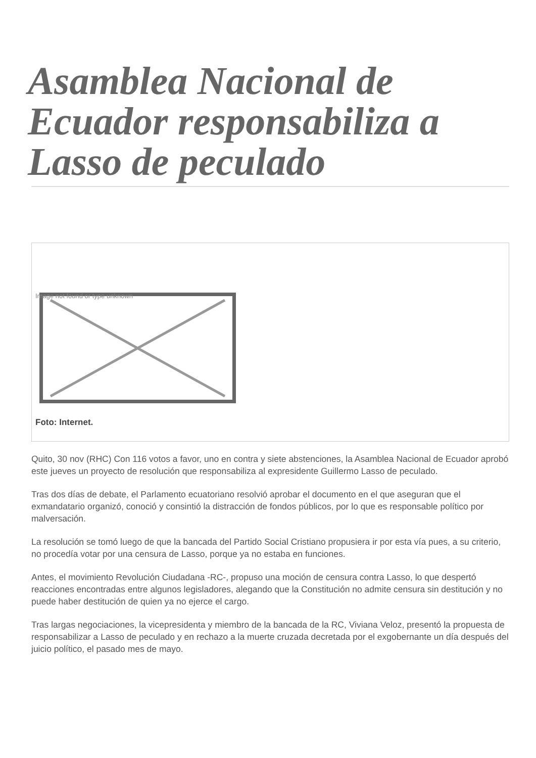Asamblea Nacional de Ecuador responsabiliza a Lasso de peculado
Image not found or type unknown
Foto: Internet.
Quito, 30 nov (RHC) Con 116 votos a favor, uno en contra y siete abstenciones, la Asamblea Nacional de Ecuador aprobó este jueves un proyecto de resolución que responsabiliza al expresidente Guillermo Lasso de peculado.
Tras dos días de debate, el Parlamento ecuatoriano resolvió aprobar el documento en el que aseguran que el exmandatario organizó, conoció y consintió la distracción de fondos públicos, por lo que es responsable político por malversación.
La resolución se tomó luego de que la bancada del Partido Social Cristiano propusiera ir por esta vía pues, a su criterio, no procedía votar por una censura de Lasso, porque ya no estaba en funciones.
Antes, el movimiento Revolución Ciudadana -RC-, propuso una moción de censura contra Lasso, lo que despertó reacciones encontradas entre algunos legisladores, alegando que la Constitución no admite censura sin destitución y no puede haber destitución de quien ya no ejerce el cargo.
Tras largas negociaciones, la vicepresidenta y miembro de la bancada de la RC, Viviana Veloz, presentó la propuesta de responsabilizar a Lasso de peculado y en rechazo a la muerte cruzada decretada por el exgobernante un día después del juicio político, el pasado mes de mayo.